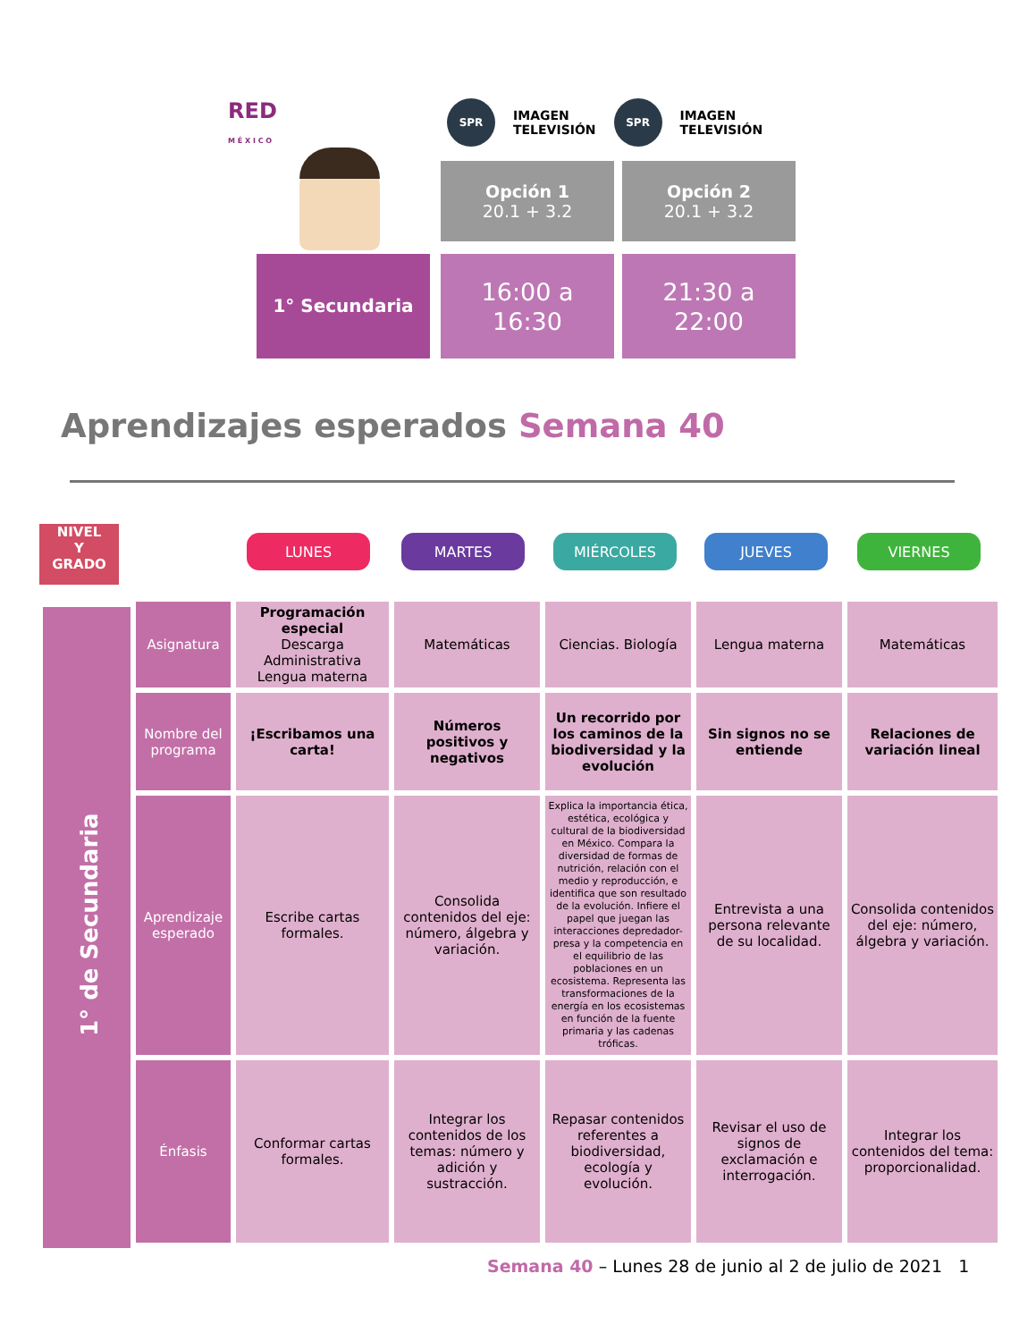RED
M É X I C O
SPR
IMAGEN
TELEVISIÓN
SPR
IMAGEN
TELEVISIÓN
Opción 1
20.1 + 3.2
Opción 2
20.1 + 3.2
1° Secundaria
16:00 a
16:30
21:30 a
22:00
Aprendizajes esperados Semana 40
NIVEL
Y
GRADO
LUNES MARTES MIÉRCOLES JUEVES VIERNES
| 1° de Secundaria | Asignatura | Programación especial Descarga Administrativa Lengua materna | Matemáticas | Ciencias. Biología | Lengua materna | Matemáticas |
| | Nombre del programa | ¡Escribamos una carta! | Números positivos y negativos | Un recorrido por los caminos de la biodiversidad y la evolución | Sin signos no se entiende | Relaciones de variación lineal |
| | Aprendizaje esperado | Escribe cartas formales. | Consolida contenidos del eje: número, álgebra y variación. | Explica la importancia ética, estética, ecológica y cultural de la biodiversidad en México. Compara la diversidad de formas de nutrición, relación con el medio y reproducción, e identifica que son resultado de la evolución. Infiere el papel que juegan las interacciones depredador-presa y la competencia en el equilibrio de las poblaciones en un ecosistema. Representa las transformaciones de la energía en los ecosistemas en función de la fuente primaria y las cadenas tróficas. | Entrevista a una persona relevante de su localidad. | Consolida contenidos del eje: número, álgebra y variación. |
| | Énfasis | Conformar cartas formales. | Integrar los contenidos de los temas: número y adición y sustracción. | Repasar contenidos referentes a biodiversidad, ecología y evolución. | Revisar el uso de signos de exclamación e interrogación. | Integrar los contenidos del tema: proporcionalidad. |
Semana 40 – Lunes 28 de junio al 2 de julio de 2021 1